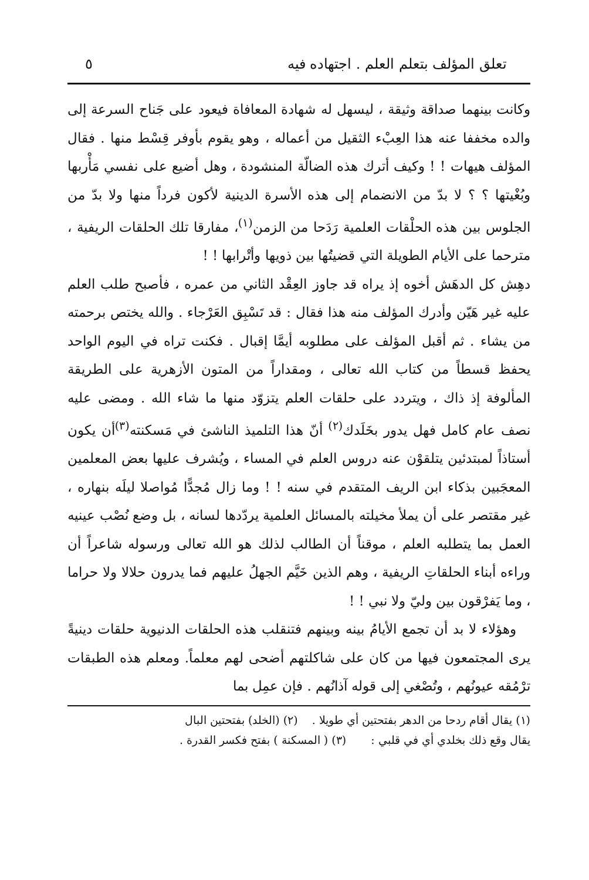تعلق المؤلف بتعلم العلم . اجتهاده فيه ٥
وكانت بينهما صداقة وثيقة ، ليسهل له شهادة المعافاة فيعود على جَناح السرعة إلى والده مخففا عنه هذا العِبْء الثقيل من أعماله ، وهو يقوم بأوفر قِسْط منها . فقال المؤلف هيهات ! ! وكيف أترك هذه الضالّة المنشودة ، وهل أضيع على نفسي مَأْربها وبُغْيتها ؟ ؟ لا بدّ من الانضمام إلى هذه الأسرة الدينية لأكون فرداً منها ولا بدّ من الجلوس بين هذه الحلْقات العلمية رَدَحا من الزمن<sup>(١)</sup>، مفارقا تلك الحلقات الريفية ، مترحما على الأيام الطويلة التي قضيتُها بين ذويها وأتْرابها ! !
دهِش كل الدهَش أخوه إذ يراه قد جاوز العِقْد الثاني من عمره ، فأصبح طلب العلم عليه غير هَيّن وأدرك المؤلف منه هذا فقال : قد تَسْبِق العَرْجاء . والله يختص برحمته من يشاء . ثم أقبل المؤلف على مطلوبه أيمَّا إقبال . فكنت تراه في اليوم الواحد يحفظ قسطاً من كتاب الله تعالى ، ومقداراً من المتون الأزهرية على الطريقة المألوفة إذ ذاك ، ويتردد على حلقات العلم يتزوّد منها ما شاء الله . ومضى عليه نصف عام كامل فهل يدور بخَلَدك<sup>(٢)</sup> أنّ هذا التلميذ الناشئ في مَسكنته<sup>(٣)</sup>أن يكون أستاذاً لمبتدئين يتلقوْن عنه دروس العلم في المساء ، ويُشرف عليها بعض المعلمين المعجَبين بذكاء ابن الريف المتقدم في سنه ! ! وما زال مُجدًّا مُواصلا ليلَه بنهاره ، غير مقتصر على أن يملأ مخيلته بالمسائل العلمية يردّدها لسانه ، بل وضع نُصْب عينيه العمل بما يتطلبه العلم ، موقناً أن الطالب لذلك هو الله تعالى ورسوله شاعراً أن وراءه أبناء الحلقاتِ الريفية ، وهم الذين خَيَّم الجهلُ عليهم فما يدرون حلالا ولا حراما ، وما يَفرْقون بين وليّ ولا نبي ! !
وهؤلاء لا بد أن تجمع الأيامُ بينه وبينهم فتنقلب هذه الحلقات الدنيوية حلقات دينيةً يرى المجتمعون فيها من كان على شاكلتهم أضحى لهم معلماً. ومعلم هذه الطبقات ترْمُقه عيونُهم ، وتُصْغي إلى قوله آذانُهم . فإن عمِل بما
(١) يقال أقام ردحا من الدهر بفتحتين أي طويلا . (٢) (الخلد) بفتحتين البال
يقال وقع ذلك بخلدي أي في قلبي : (٣) ( المسكنة ) بفتح فكسر القدرة .